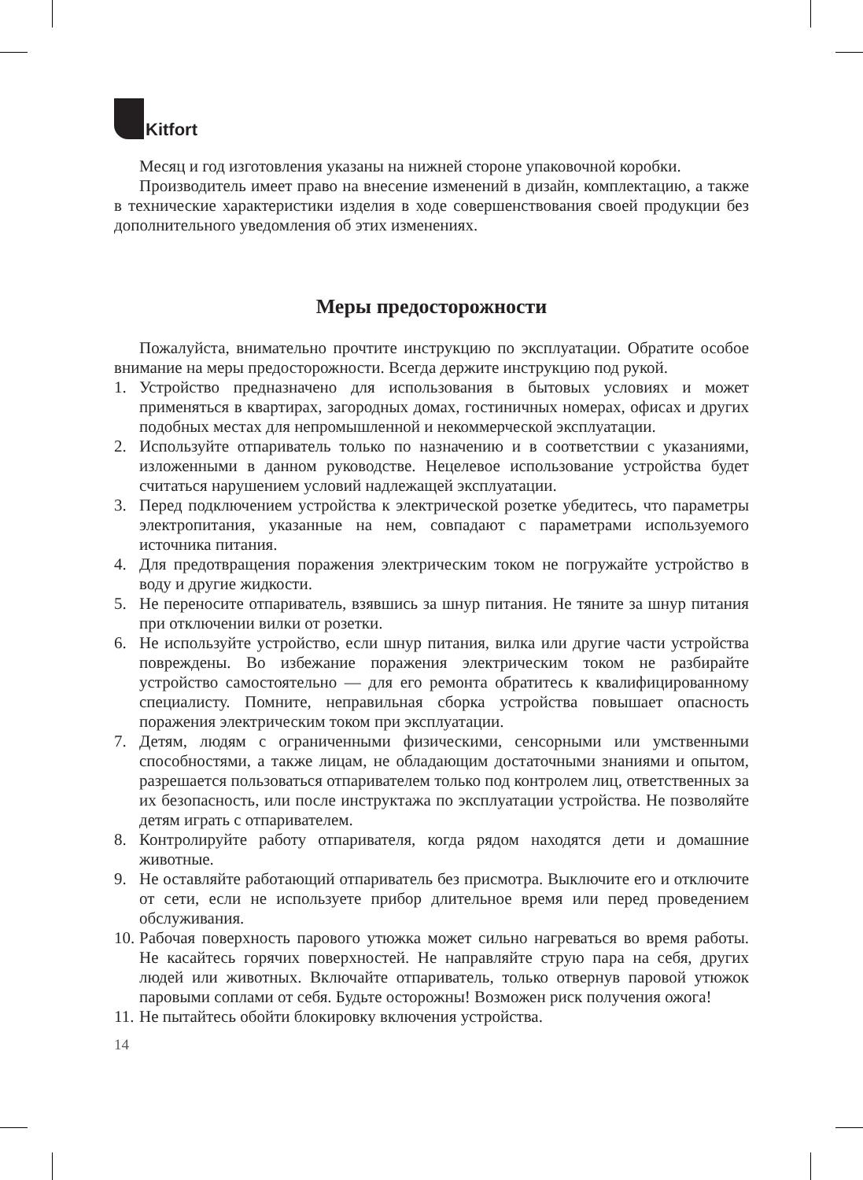Kitfort
Месяц и год изготовления указаны на нижней стороне упаковочной коробки.
Производитель имеет право на внесение изменений в дизайн, комплектацию, а также в технические характеристики изделия в ходе совершенствования своей продукции без дополнительного уведомления об этих изменениях.
Меры предосторожности
Пожалуйста, внимательно прочтите инструкцию по эксплуатации. Обратите особое внимание на меры предосторожности. Всегда держите инструкцию под рукой.
1. Устройство предназначено для использования в бытовых условиях и может применяться в квартирах, загородных домах, гостиничных номерах, офисах и других подобных местах для непромышленной и некоммерческой эксплуатации.
2. Используйте отпариватель только по назначению и в соответствии с указаниями, изложенными в данном руководстве. Нецелевое использование устройства будет считаться нарушением условий надлежащей эксплуатации.
3. Перед подключением устройства к электрической розетке убедитесь, что параметры электропитания, указанные на нем, совпадают с параметрами используемого источника питания.
4. Для предотвращения поражения электрическим током не погружайте устройство в воду и другие жидкости.
5. Не переносите отпариватель, взявшись за шнур питания. Не тяните за шнур питания при отключении вилки от розетки.
6. Не используйте устройство, если шнур питания, вилка или другие части устройства повреждены. Во избежание поражения электрическим током не разбирайте устройство самостоятельно — для его ремонта обратитесь к квалифицированному специалисту. Помните, неправильная сборка устройства повышает опасность поражения электрическим током при эксплуатации.
7. Детям, людям с ограниченными физическими, сенсорными или умственными способностями, а также лицам, не обладающим достаточными знаниями и опытом, разрешается пользоваться отпаривателем только под контролем лиц, ответственных за их безопасность, или после инструктажа по эксплуатации устройства. Не позволяйте детям играть с отпаривателем.
8. Контролируйте работу отпаривателя, когда рядом находятся дети и домашние животные.
9. Не оставляйте работающий отпариватель без присмотра. Выключите его и отключите от сети, если не используете прибор длительное время или перед проведением обслуживания.
10.
Рабочая поверхность парового утюжка может сильно нагреваться во время работы. Не касайтесь горячих поверхностей. Не направляйте струю пара на себя, других людей или животных. Включайте отпариватель, только отвернув паровой утюжок паровыми соплами от себя. Будьте осторожны! Возможен риск получения ожога!
11.
Не пытайтесь обойти блокировку включения устройства.
14